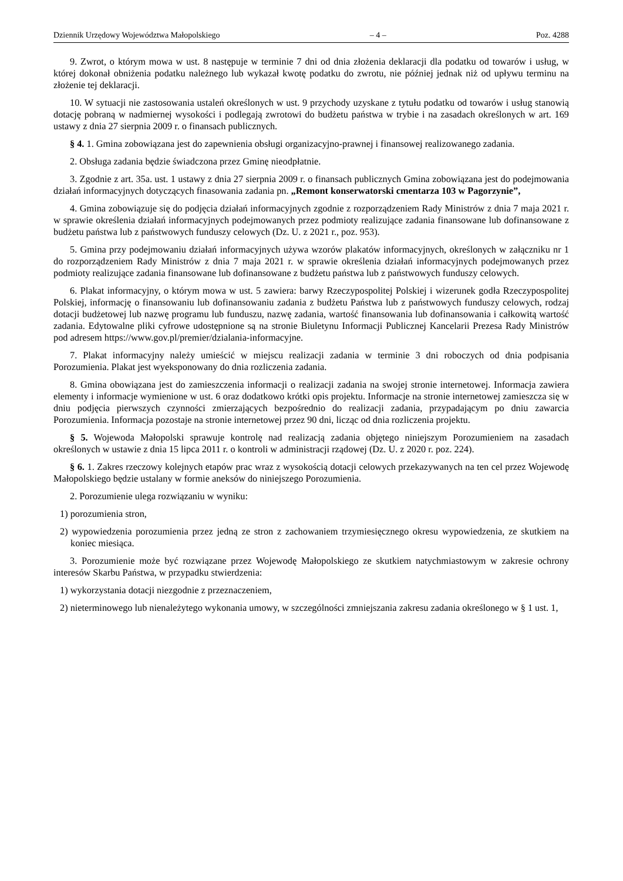Dziennik Urzędowy Województwa Małopolskiego – 4 – Poz. 4288
9. Zwrot, o którym mowa w ust. 8 następuje w terminie 7 dni od dnia złożenia deklaracji dla podatku od towarów i usług, w której dokonał obniżenia podatku należnego lub wykazał kwotę podatku do zwrotu, nie później jednak niż od upływu terminu na złożenie tej deklaracji.
10. W sytuacji nie zastosowania ustaleń określonych w ust. 9 przychody uzyskane z tytułu podatku od towarów i usług stanowią dotację pobraną w nadmiernej wysokości i podlegają zwrotowi do budżetu państwa w trybie i na zasadach określonych w art. 169 ustawy z dnia 27 sierpnia 2009 r. o finansach publicznych.
§ 4. 1. Gmina zobowiązana jest do zapewnienia obsługi organizacyjno-prawnej i finansowej realizowanego zadania.
2. Obsługa zadania będzie świadczona przez Gminę nieodpłatnie.
3. Zgodnie z art. 35a. ust. 1 ustawy z dnia 27 sierpnia 2009 r. o finansach publicznych Gmina zobowiązana jest do podejmowania działań informacyjnych dotyczących finasowania zadania pn. „Remont konserwatorski cmentarza 103 w Pagorzynie”,
4. Gmina zobowiązuje się do podjęcia działań informacyjnych zgodnie z rozporządzeniem Rady Ministrów z dnia 7 maja 2021 r. w sprawie określenia działań informacyjnych podejmowanych przez podmioty realizujące zadania finansowane lub dofinansowane z budżetu państwa lub z państwowych funduszy celowych (Dz. U. z 2021 r., poz. 953).
5. Gmina przy podejmowaniu działań informacyjnych używa wzorów plakatów informacyjnych, określonych w załączniku nr 1 do rozporządzeniem Rady Ministrów z dnia 7 maja 2021 r. w sprawie określenia działań informacyjnych podejmowanych przez podmioty realizujące zadania finansowane lub dofinansowane z budżetu państwa lub z państwowych funduszy celowych.
6. Plakat informacyjny, o którym mowa w ust. 5 zawiera: barwy Rzeczypospolitej Polskiej i wizerunek godła Rzeczypospolitej Polskiej, informację o finansowaniu lub dofinansowaniu zadania z budżetu Państwa lub z państwowych funduszy celowych, rodzaj dotacji budżetowej lub nazwę programu lub funduszu, nazwę zadania, wartość finansowania lub dofinansowania i całkowitą wartość zadania. Edytowalne pliki cyfrowe udostępnione są na stronie Biuletynu Informacji Publicznej Kancelarii Prezesa Rady Ministrów pod adresem https://www.gov.pl/premier/dzialania-informacyjne.
7. Plakat informacyjny należy umieścić w miejscu realizacji zadania w terminie 3 dni roboczych od dnia podpisania Porozumienia. Plakat jest wyeksponowany do dnia rozliczenia zadania.
8. Gmina obowiązana jest do zamieszczenia informacji o realizacji zadania na swojej stronie internetowej. Informacja zawiera elementy i informacje wymienione w ust. 6 oraz dodatkowo krótki opis projektu. Informacje na stronie internetowej zamieszcza się w dniu podjęcia pierwszych czynności zmierzających bezpośrednio do realizacji zadania, przypadającym po dniu zawarcia Porozumienia. Informacja pozostaje na stronie internetowej przez 90 dni, licząc od dnia rozliczenia projektu.
§ 5. Wojewoda Małopolski sprawuje kontrolę nad realizacją zadania objętego niniejszym Porozumieniem na zasadach określonych w ustawie z dnia 15 lipca 2011 r. o kontroli w administracji rządowej (Dz. U. z 2020 r. poz. 224).
§ 6. 1. Zakres rzeczowy kolejnych etapów prac wraz z wysokością dotacji celowych przekazywanych na ten cel przez Wojewodę Małopolskiego będzie ustalany w formie aneksów do niniejszego Porozumienia.
2. Porozumienie ulega rozwiązaniu w wyniku:
1) porozumienia stron,
2) wypowiedzenia porozumienia przez jedną ze stron z zachowaniem trzymiesięcznego okresu wypowiedzenia, ze skutkiem na koniec miesiąca.
3. Porozumienie może być rozwiązane przez Wojewodę Małopolskiego ze skutkiem natychmiastowym w zakresie ochrony interesów Skarbu Państwa, w przypadku stwierdzenia:
1) wykorzystania dotacji niezgodnie z przeznaczeniem,
2) nieterminowego lub nienależytego wykonania umowy, w szczególności zmniejszania zakresu zadania określonego w § 1 ust. 1,